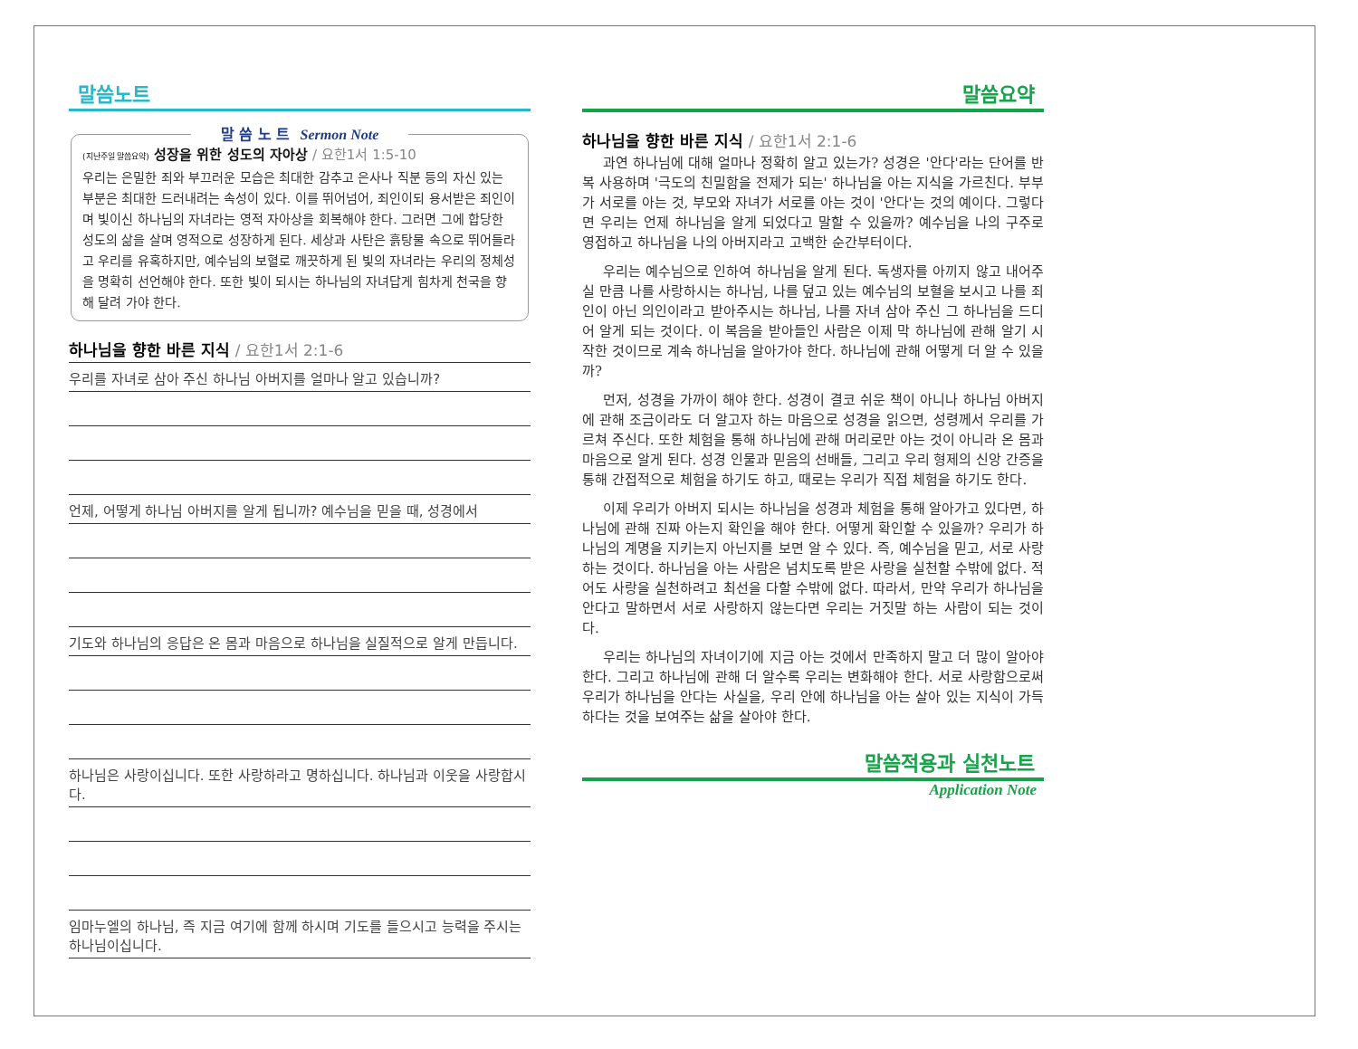말씀노트
말 씀 노 트 Sermon Note
(지난주일 말씀요약) 성장을 위한 성도의 자아상 / 요한1서 1:5-10
우리는 은밀한 죄와 부끄러운 모습은 최대한 감추고 은사나 직분 등의 자신 있는 부분은 최대한 드러내려는 속성이 있다. 이를 뛰어넘어, 죄인이되 용서받은 죄인이며 빛이신 하나님의 자녀라는 영적 자아상을 회복해야 한다. 그러면 그에 합당한 성도의 삶을 살며 영적으로 성장하게 된다. 세상과 사탄은 흙탕물 속으로 뛰어들라고 우리를 유혹하지만, 예수님의 보혈로 깨끗하게 된 빛의 자녀라는 우리의 정체성을 명확히 선언해야 한다. 또한 빛이 되시는 하나님의 자녀답게 힘차게 천국을 향해 달려 가야 한다.
하나님을 향한 바른 지식 / 요한1서 2:1-6
우리를 자녀로 삼아 주신 하나님 아버지를 얼마나 알고 있습니까?
언제, 어떻게 하나님 아버지를 알게 됩니까? 예수님을 믿을 때, 성경에서
기도와 하나님의 응답은 온 몸과 마음으로 하나님을 실질적으로 알게 만듭니다.
하나님은 사랑이십니다. 또한 사랑하라고 명하십니다. 하나님과 이웃을 사랑합시다.
임마누엘의 하나님, 즉 지금 여기에 함께 하시며 기도를 들으시고 능력을 주시는 하나님이십니다.
말씀요약
하나님을 향한 바른 지식 / 요한1서 2:1-6
과연 하나님에 대해 얼마나 정확히 알고 있는가? 성경은 '안다'라는 단어를 반복 사용하며 '극도의 친밀함을 전제가 되는' 하나님을 아는 지식을 가르친다. 부부가 서로를 아는 것, 부모와 자녀가 서로를 아는 것이 '안다'는 것의 예이다. 그렇다면 우리는 언제 하나님을 알게 되었다고 말할 수 있을까? 예수님을 나의 구주로 영접하고 하나님을 나의 아버지라고 고백한 순간부터이다.
우리는 예수님으로 인하여 하나님을 알게 된다. 독생자를 아끼지 않고 내어주실 만큼 나를 사랑하시는 하나님, 나를 덮고 있는 예수님의 보혈을 보시고 나를 죄인이 아닌 의인이라고 받아주시는 하나님, 나를 자녀 삼아 주신 그 하나님을 드디어 알게 되는 것이다. 이 복음을 받아들인 사람은 이제 막 하나님에 관해 알기 시작한 것이므로 계속 하나님을 알아가야 한다. 하나님에 관해 어떻게 더 알 수 있을까?
먼저, 성경을 가까이 해야 한다. 성경이 결코 쉬운 책이 아니나 하나님 아버지에 관해 조금이라도 더 알고자 하는 마음으로 성경을 읽으면, 성령께서 우리를 가르쳐 주신다. 또한 체험을 통해 하나님에 관해 머리로만 아는 것이 아니라 온 몸과 마음으로 알게 된다. 성경 인물과 믿음의 선배들, 그리고 우리 형제의 신앙 간증을 통해 간접적으로 체험을 하기도 하고, 때로는 우리가 직접 체험을 하기도 한다.
이제 우리가 아버지 되시는 하나님을 성경과 체험을 통해 알아가고 있다면, 하나님에 관해 진짜 아는지 확인을 해야 한다. 어떻게 확인할 수 있을까? 우리가 하나님의 계명을 지키는지 아닌지를 보면 알 수 있다. 즉, 예수님을 믿고, 서로 사랑하는 것이다. 하나님을 아는 사람은 넘치도록 받은 사랑을 실천할 수밖에 없다. 적어도 사랑을 실천하려고 최선을 다할 수밖에 없다. 따라서, 만약 우리가 하나님을 안다고 말하면서 서로 사랑하지 않는다면 우리는 거짓말 하는 사람이 되는 것이다.
우리는 하나님의 자녀이기에 지금 아는 것에서 만족하지 말고 더 많이 알아야 한다. 그리고 하나님에 관해 더 알수록 우리는 변화해야 한다. 서로 사랑함으로써 우리가 하나님을 안다는 사실을, 우리 안에 하나님을 아는 살아 있는 지식이 가득하다는 것을 보여주는 삶을 살아야 한다.
말씀적용과 실천노트
Application Note